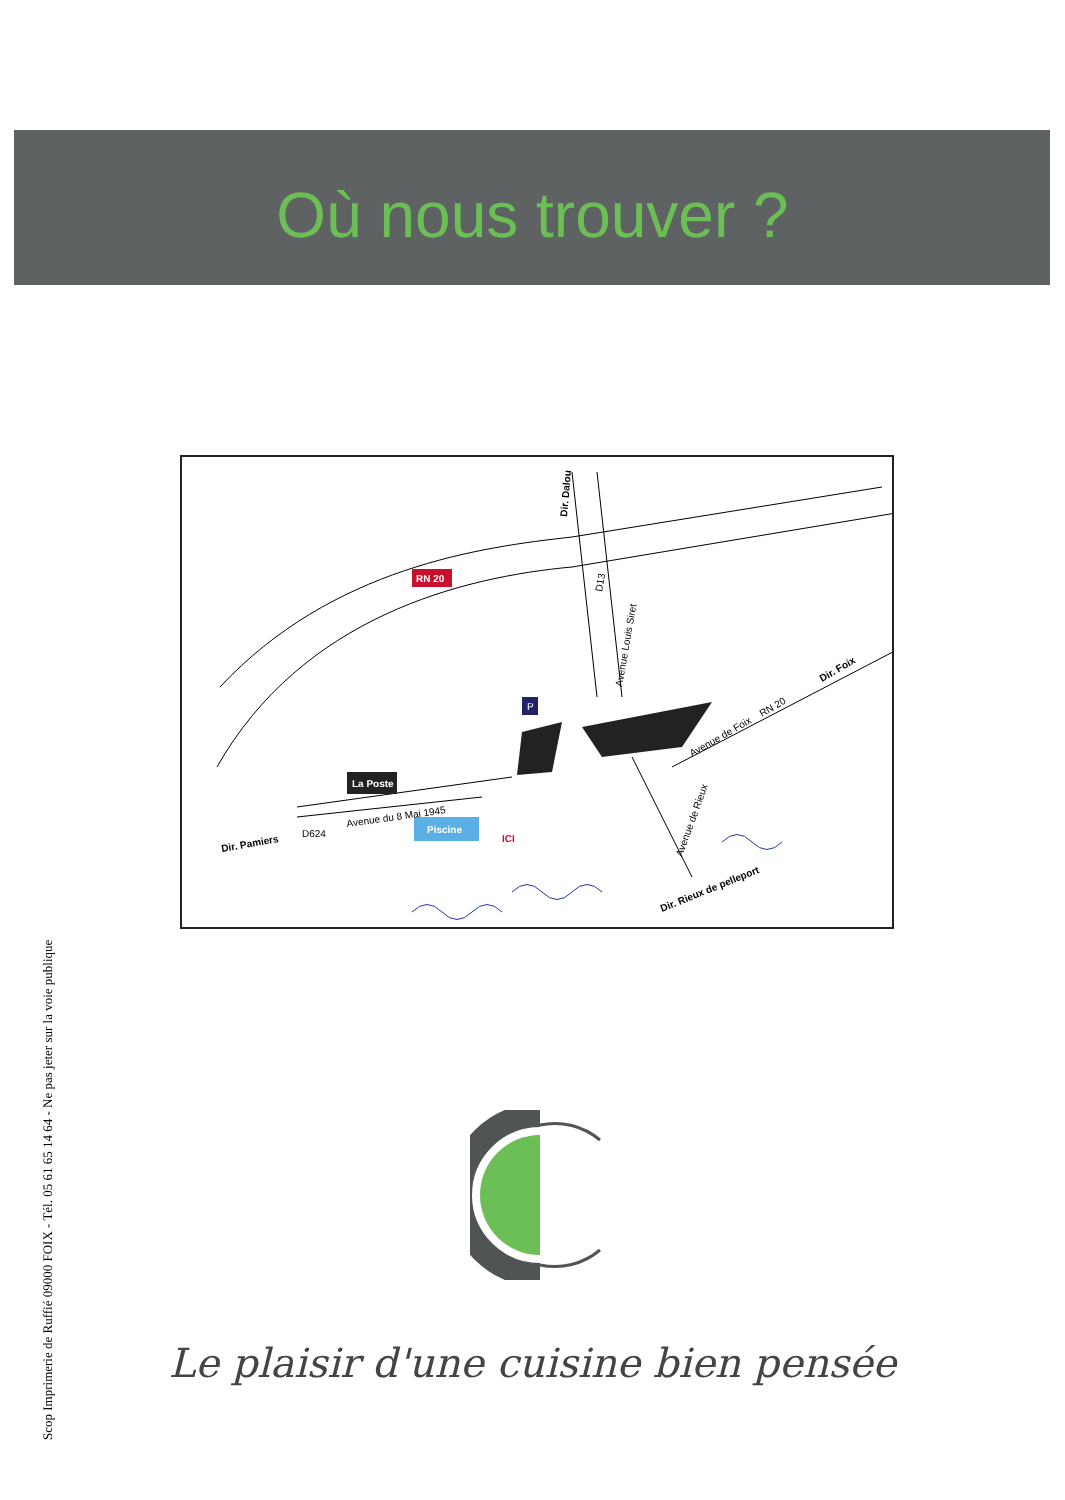Où nous trouver ?
Piscine
La Poste
RN 20
P
Dir. Dalou
D13
Avenue Louis Siret
Dir. Foix
RN 20
Avenue de Foix
Dir. Pamiers
D624
Avenue du 8 Mai 1945
ICI
Avenue de Rieux
Dir. Rieux de pelleport
Scop Imprimerie de Ruffié 09000 FOIX - Tél. 05 61 65 14 64 - Ne pas jeter sur la voie publique
Le plaisir d'une cuisine bien pensée